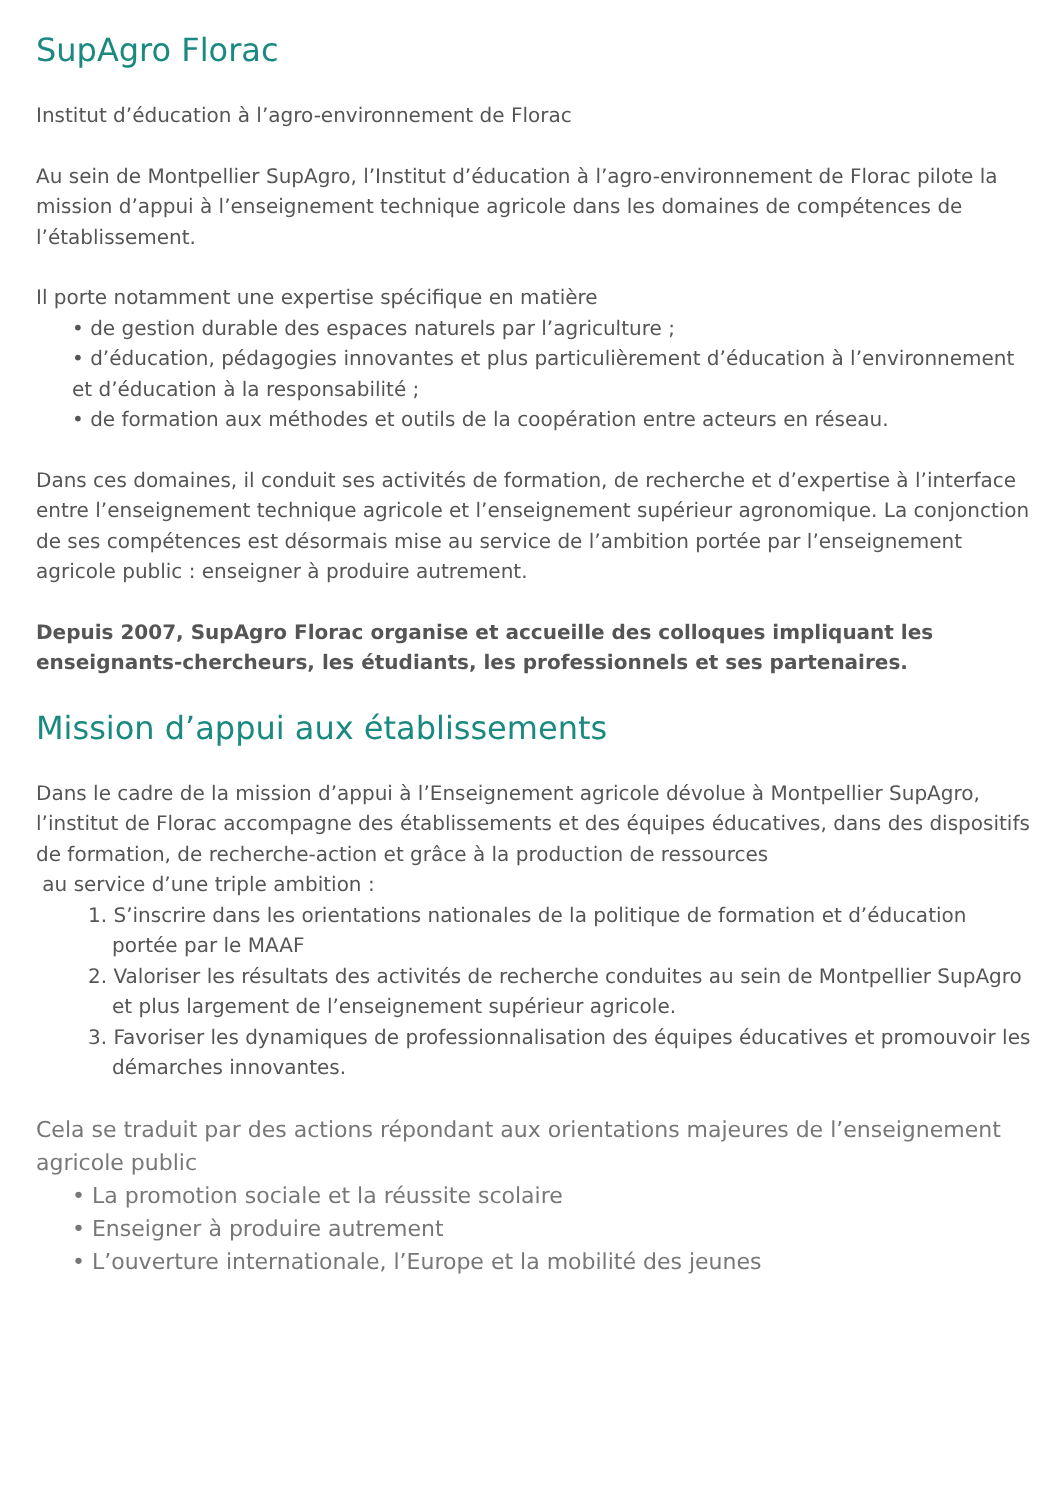SupAgro Florac
Institut d’éducation à l’agro-environnement de Florac
Au sein de Montpellier SupAgro, l’Institut d’éducation à l’agro-environnement de Florac pilote la mission d’appui à l’enseignement technique agricole dans les domaines de compétences de l’établissement.
Il porte notamment une expertise spécifique en matière
• de gestion durable des espaces naturels par l’agriculture ;
• d’éducation, pédagogies innovantes et plus particulièrement d’éducation à l’environnement et d’éducation à la responsabilité ;
• de formation aux méthodes et outils de la coopération entre acteurs en réseau.
Dans ces domaines, il conduit ses activités de formation, de recherche et d’expertise à l’interface entre l’enseignement technique agricole et l’enseignement supérieur agronomique. La conjonction de ses compétences est désormais mise au service de l’ambition portée par l’enseignement agricole public : enseigner à produire autrement.
Depuis 2007, SupAgro Florac organise et accueille des colloques impliquant les enseignants-chercheurs, les étudiants, les professionnels et ses partenaires.
Mission d’appui aux établissements
Dans le cadre de la mission d’appui à l’Enseignement agricole dévolue à Montpellier SupAgro, l’institut de Florac accompagne des établissements et des équipes éducatives, dans des dispositifs de formation, de recherche-action et grâce à la production de ressources
au service d’une triple ambition :
1. S’inscrire dans les orientations nationales de la politique de formation et d’éducation portée par le MAAF
2. Valoriser les résultats des activités de recherche conduites au sein de Montpellier SupAgro et plus largement de l’enseignement supérieur agricole.
3. Favoriser les dynamiques de professionnalisation des équipes éducatives et promouvoir les démarches innovantes.
Cela se traduit par des actions répondant aux orientations majeures de l’enseignement agricole public
• La promotion sociale et la réussite scolaire
• Enseigner à produire autrement
• L’ouverture internationale, l’Europe et la mobilité des jeunes